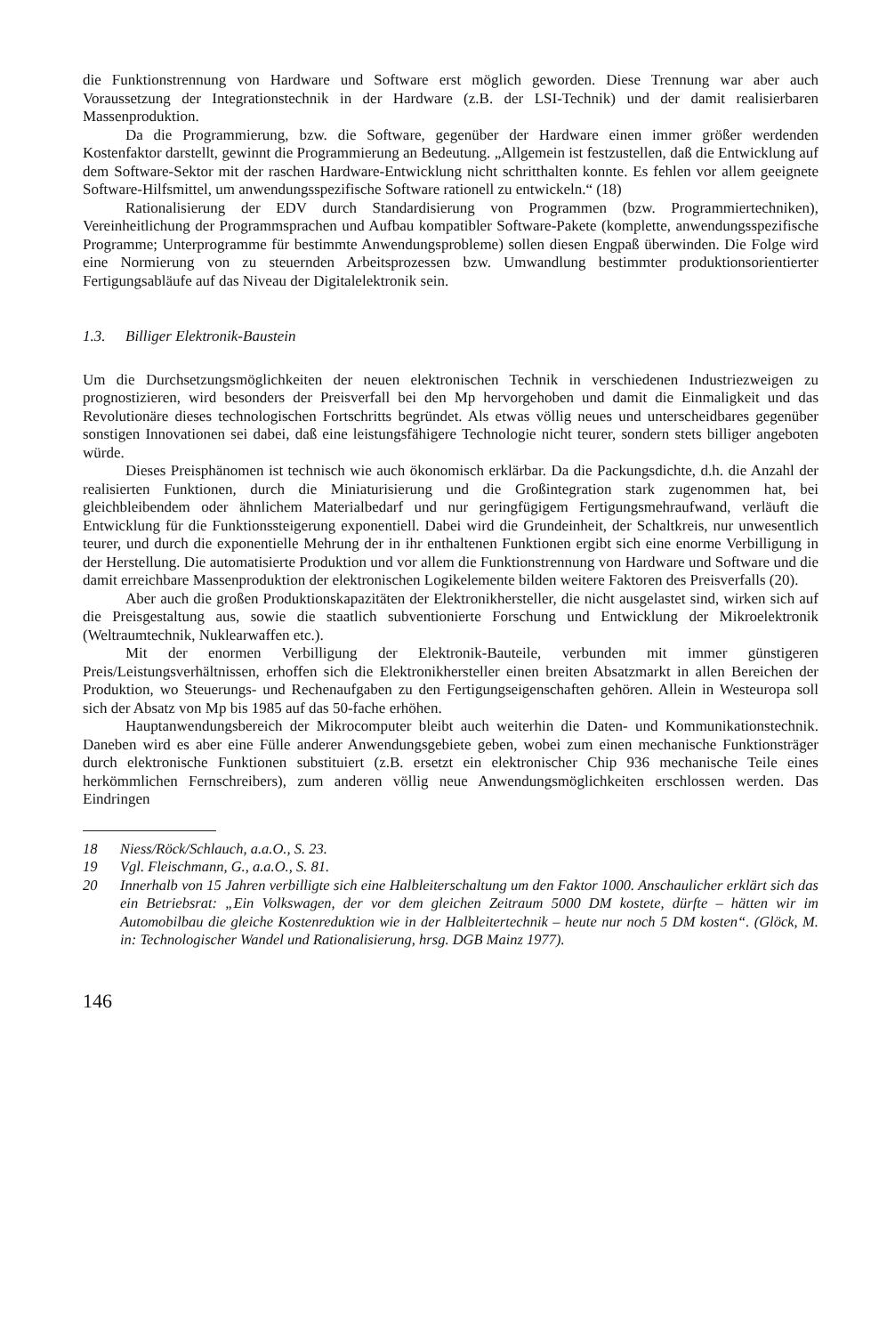die Funktionstrennung von Hardware und Software erst möglich geworden. Diese Trennung war aber auch Voraussetzung der Integrationstechnik in der Hardware (z.B. der LSI-Technik) und der damit realisierbaren Massenproduktion.
Da die Programmierung, bzw. die Software, gegenüber der Hardware einen immer größer werdenden Kostenfaktor darstellt, gewinnt die Programmierung an Bedeutung. „Allgemein ist festzustellen, daß die Entwicklung auf dem Software-Sektor mit der raschen Hardware-Entwicklung nicht schritthalten konnte. Es fehlen vor allem geeignete Software-Hilfsmittel, um anwendungsspezifische Software rationell zu entwickeln.“ (18)
Rationalisierung der EDV durch Standardisierung von Programmen (bzw. Programmiertechniken), Vereinheitlichung der Programmsprachen und Aufbau kompatibler Software-Pakete (komplette, anwendungsspezifische Programme; Unterprogramme für bestimmte Anwendungsprobleme) sollen diesen Engpaß überwinden. Die Folge wird eine Normierung von zu steuernden Arbeitsprozessen bzw. Umwandlung bestimmter produktionsorientierter Fertigungsabläufe auf das Niveau der Digitalelektronik sein.
1.3. Billiger Elektronik-Baustein
Um die Durchsetzungsmöglichkeiten der neuen elektronischen Technik in verschiedenen Industriezweigen zu prognostizieren, wird besonders der Preisverfall bei den Mp hervorgehoben und damit die Einmaligkeit und das Revolutionäre dieses technologischen Fortschritts begründet. Als etwas völlig neues und unterscheidbares gegenüber sonstigen Innovationen sei dabei, daß eine leistungsfähigere Technologie nicht teurer, sondern stets billiger angeboten würde.
Dieses Preisphänomen ist technisch wie auch ökonomisch erklärbar. Da die Packungsdichte, d.h. die Anzahl der realisierten Funktionen, durch die Miniaturisierung und die Großintegration stark zugenommen hat, bei gleichbleibendem oder ähnlichem Materialbedarf und nur geringfügigem Fertigungsmehraufwand, verläuft die Entwicklung für die Funktionssteigerung exponentiell. Dabei wird die Grundeinheit, der Schaltkreis, nur unwesentlich teurer, und durch die exponentielle Mehrung der in ihr enthaltenen Funktionen ergibt sich eine enorme Verbilligung in der Herstellung. Die automatisierte Produktion und vor allem die Funktionstrennung von Hardware und Software und die damit erreichbare Massenproduktion der elektronischen Logikelemente bilden weitere Faktoren des Preisverfalls (20).
Aber auch die großen Produktionskapazitäten der Elektronikhersteller, die nicht ausgelastet sind, wirken sich auf die Preisgestaltung aus, sowie die staatlich subventionierte Forschung und Entwicklung der Mikroelektronik (Weltraumtechnik, Nuklearwaffen etc.).
Mit der enormen Verbilligung der Elektronik-Bauteile, verbunden mit immer günstigeren Preis/Leistungsverhältnissen, erhoffen sich die Elektronikhersteller einen breiten Absatzmarkt in allen Bereichen der Produktion, wo Steuerungs- und Rechenaufgaben zu den Fertigungseigenschaften gehören. Allein in Westeuropa soll sich der Absatz von Mp bis 1985 auf das 50-fache erhöhen.
Hauptanwendungsbereich der Mikrocomputer bleibt auch weiterhin die Daten- und Kommunikationstechnik. Daneben wird es aber eine Fülle anderer Anwendungsgebiete geben, wobei zum einen mechanische Funktionsträger durch elektronische Funktionen substituiert (z.B. ersetzt ein elektronischer Chip 936 mechanische Teile eines herkömmlichen Fernschreibers), zum anderen völlig neue Anwendungsmöglichkeiten erschlossen werden. Das Eindringen
18 Niess/Röck/Schlauch, a.a.O., S. 23.
19 Vgl. Fleischmann, G., a.a.O., S. 81.
20 Innerhalb von 15 Jahren verbilligte sich eine Halbleiterschaltung um den Faktor 1000. Anschaulicher erklärt sich das ein Betriebsrat: „Ein Volkswagen, der vor dem gleichen Zeitraum 5000 DM kostete, dürfte – hätten wir im Automobilbau die gleiche Kostenreduktion wie in der Halbleitertechnik – heute nur noch 5 DM kosten“. (Glöck, M. in: Technologischer Wandel und Rationalisierung, hrsg. DGB Mainz 1977).
146